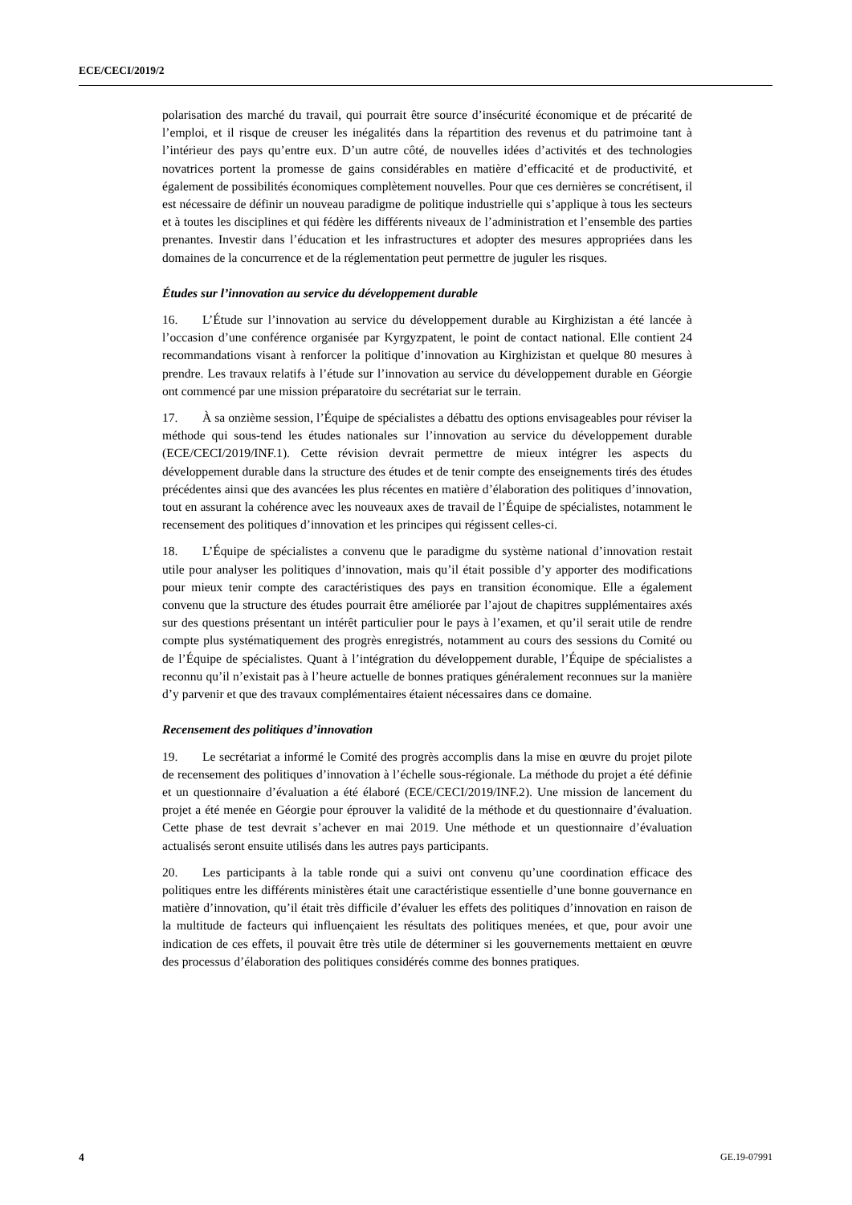ECE/CECI/2019/2
polarisation des marché du travail, qui pourrait être source d’insécurité économique et de précarité de l’emploi, et il risque de creuser les inégalités dans la répartition des revenus et du patrimoine tant à l’intérieur des pays qu’entre eux. D’un autre côté, de nouvelles idées d’activités et des technologies novatrices portent la promesse de gains considérables en matière d’efficacité et de productivité, et également de possibilités économiques complètement nouvelles. Pour que ces dernières se concrétisent, il est nécessaire de définir un nouveau paradigme de politique industrielle qui s’applique à tous les secteurs et à toutes les disciplines et qui fédère les différents niveaux de l’administration et l’ensemble des parties prenantes. Investir dans l’éducation et les infrastructures et adopter des mesures appropriées dans les domaines de la concurrence et de la réglementation peut permettre de juguler les risques.
Études sur l’innovation au service du développement durable
16. L’Étude sur l’innovation au service du développement durable au Kirghizistan a été lancée à l’occasion d’une conférence organisée par Kyrgyzpatent, le point de contact national. Elle contient 24 recommandations visant à renforcer la politique d’innovation au Kirghizistan et quelque 80 mesures à prendre. Les travaux relatifs à l’étude sur l’innovation au service du développement durable en Géorgie ont commencé par une mission préparatoire du secrétariat sur le terrain.
17. À sa onzième session, l’Équipe de spécialistes a débattu des options envisageables pour réviser la méthode qui sous-tend les études nationales sur l’innovation au service du développement durable (ECE/CECI/2019/INF.1). Cette révision devrait permettre de mieux intégrer les aspects du développement durable dans la structure des études et de tenir compte des enseignements tirés des études précédentes ainsi que des avancées les plus récentes en matière d’élaboration des politiques d’innovation, tout en assurant la cohérence avec les nouveaux axes de travail de l’Équipe de spécialistes, notamment le recensement des politiques d’innovation et les principes qui régissent celles-ci.
18. L’Équipe de spécialistes a convenu que le paradigme du système national d’innovation restait utile pour analyser les politiques d’innovation, mais qu’il était possible d’y apporter des modifications pour mieux tenir compte des caractéristiques des pays en transition économique. Elle a également convenu que la structure des études pourrait être améliorée par l’ajout de chapitres supplémentaires axés sur des questions présentant un intérêt particulier pour le pays à l’examen, et qu’il serait utile de rendre compte plus systématiquement des progrès enregistrés, notamment au cours des sessions du Comité ou de l’Équipe de spécialistes. Quant à l’intégration du développement durable, l’Équipe de spécialistes a reconnu qu’il n’existait pas à l’heure actuelle de bonnes pratiques généralement reconnues sur la manière d’y parvenir et que des travaux complémentaires étaient nécessaires dans ce domaine.
Recensement des politiques d’innovation
19. Le secrétariat a informé le Comité des progrès accomplis dans la mise en œuvre du projet pilote de recensement des politiques d’innovation à l’échelle sous-régionale. La méthode du projet a été définie et un questionnaire d’évaluation a été élaboré (ECE/CECI/2019/INF.2). Une mission de lancement du projet a été menée en Géorgie pour éprouver la validité de la méthode et du questionnaire d’évaluation. Cette phase de test devrait s’achever en mai 2019. Une méthode et un questionnaire d’évaluation actualisés seront ensuite utilisés dans les autres pays participants.
20. Les participants à la table ronde qui a suivi ont convenu qu’une coordination efficace des politiques entre les différents ministères était une caractéristique essentielle d’une bonne gouvernance en matière d’innovation, qu’il était très difficile d’évaluer les effets des politiques d’innovation en raison de la multitude de facteurs qui influençaient les résultats des politiques menées, et que, pour avoir une indication de ces effets, il pouvait être très utile de déterminer si les gouvernements mettaient en œuvre des processus d’élaboration des politiques considérés comme des bonnes pratiques.
4 GE.19-07991